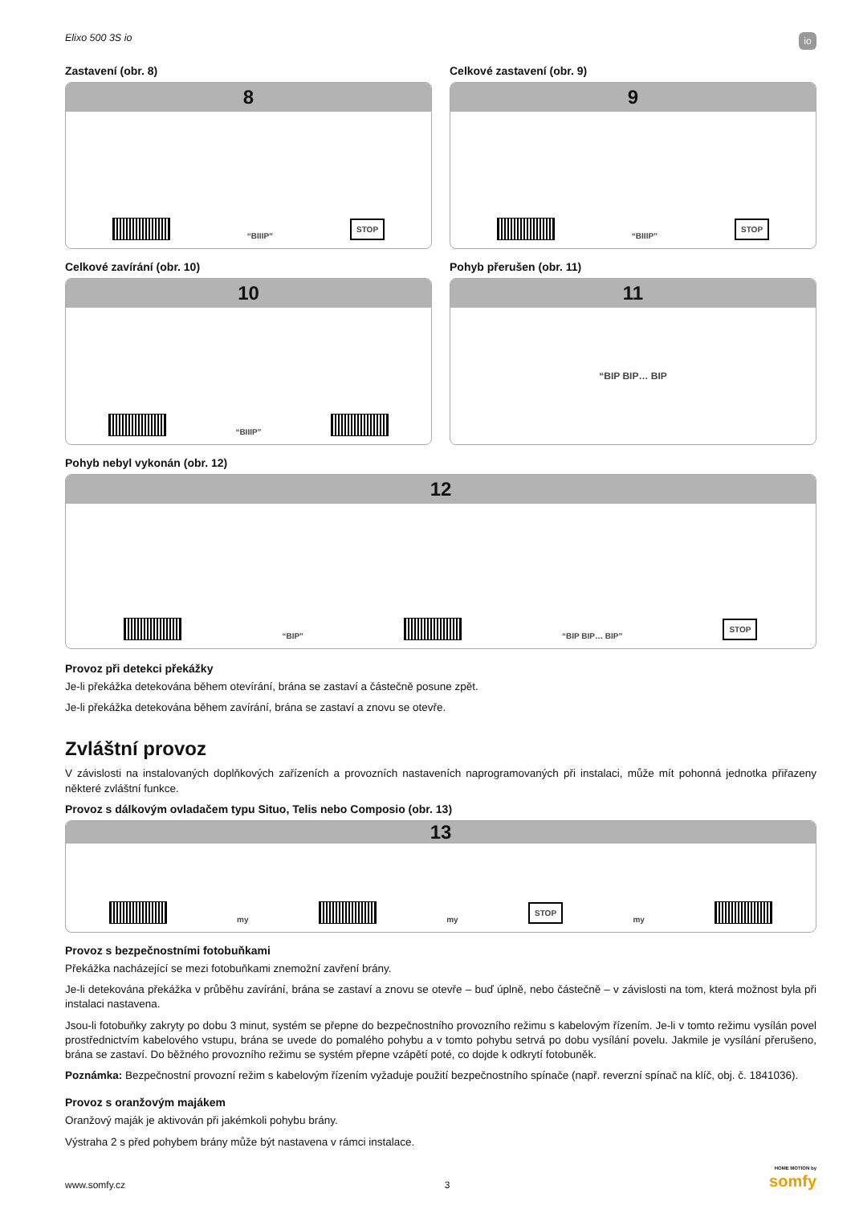Elixo 500 3S io io
Zastavení (obr. 8)
8
“BIIIP” STOP
Celkové zastavení (obr. 9)
9
“BIIIP” STOP
Celkové zavírání (obr. 10)
10
“BIIIP”
Pohyb přerušen (obr. 11)
11
“BIP BIP… BIP
Pohyb nebyl vykonán (obr. 12)
12
“BIP”
“BIP BIP… BIP” STOP
Provoz při detekci překážky
Je-li překážka detekována během otevírání, brána se zastaví a částečně posune zpět.
Je-li překážka detekována během zavírání, brána se zastaví a znovu se otevře.
Zvláštní provoz
V závislosti na instalovaných doplňkových zařízeních a provozních nastaveních naprogramovaných při instalaci, může mít pohonná jednotka přiřazeny některé zvláštní funkce.
Provoz s dálkovým ovladačem typu Situo, Telis nebo Composio (obr. 13)
13
my
my STOP my
Provoz s bezpečnostními fotobuňkami
Překážka nacházející se mezi fotobuňkami znemožní zavření brány.
Je-li detekována překážka v průběhu zavírání, brána se zastaví a znovu se otevře – buď úplně, nebo částečně – v závislosti na tom, která možnost byla při instalaci nastavena.
Jsou-li fotobuňky zakryty po dobu 3 minut, systém se přepne do bezpečnostního provozního režimu s kabelovým řízením. Je-li v tomto režimu vysílán povel prostřednictvím kabelového vstupu, brána se uvede do pomalého pohybu a v tomto pohybu setrvá po dobu vysílání povelu. Jakmile je vysílání přerušeno, brána se zastaví. Do běžného provozního režimu se systém přepne vzápětí poté, co dojde k odkrytí fotobuněk.
Poznámka: Bezpečnostní provozní režim s kabelovým řízením vyžaduje použití bezpečnostního spínače (např. reverzní spínač na klíč, obj. č. 1841036).
Provoz s oranžovým majákem
Oranžový maják je aktivován při jakémkoli pohybu brány.
Výstraha 2 s před pohybem brány může být nastavena v rámci instalace.
www.somfy.cz 3 HOME MOTION by
somfy